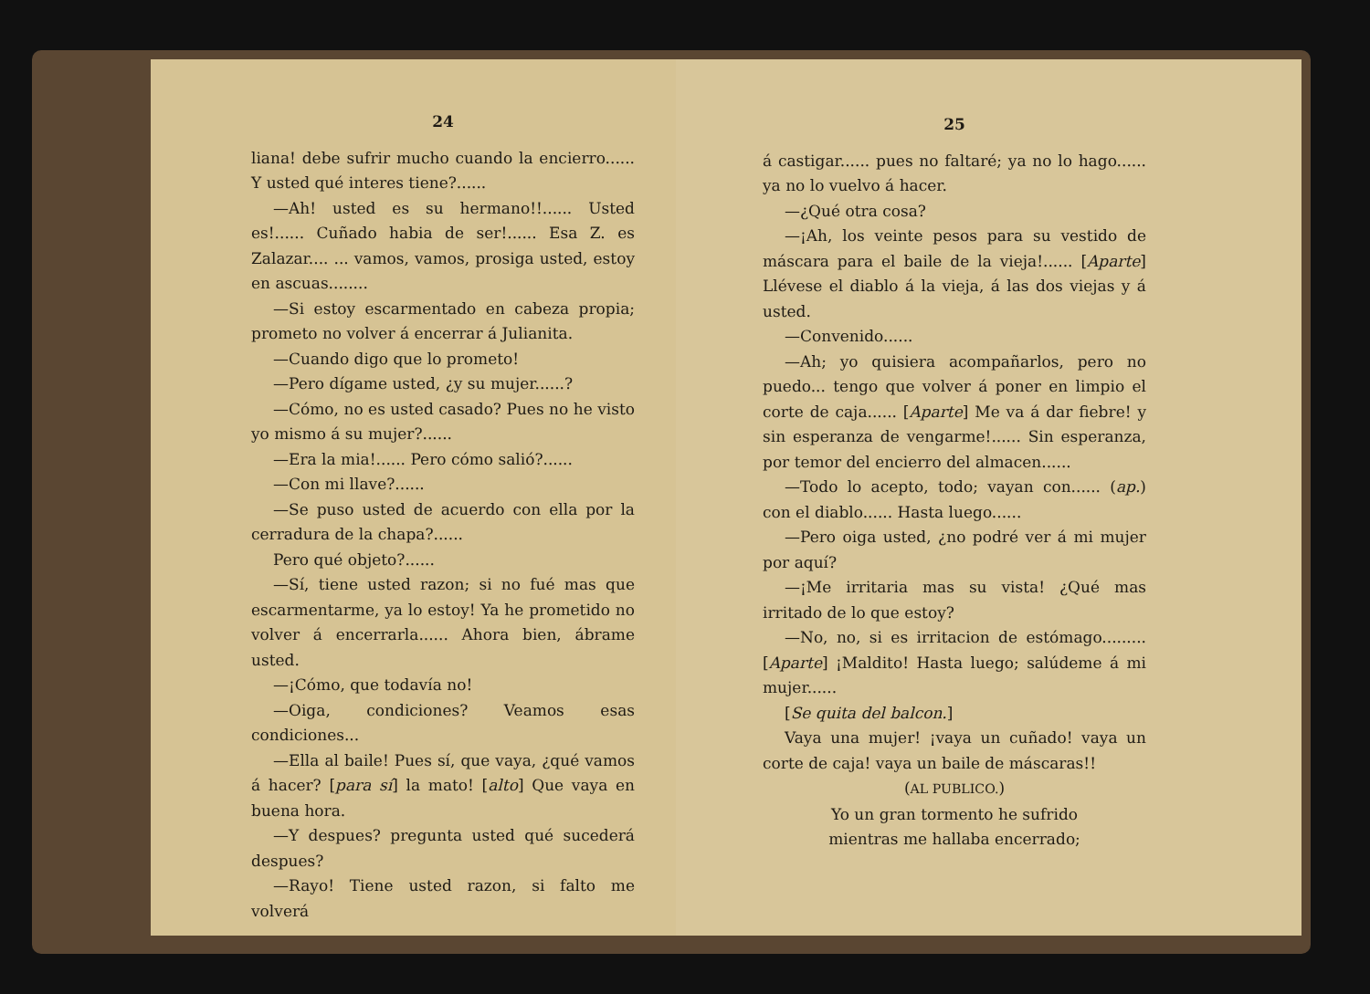24
liana! debe sufrir mucho cuando la encierro...... Y usted qué interes tiene?......
—Ah! usted es su hermano!!...... Usted es!...... Cuñado habia de ser!...... Esa Z. es Zalazar.... ... vamos, vamos, prosiga usted, estoy en ascuas........
—Si estoy escarmentado en cabeza propia; prometo no volver á encerrar á Julianita.
—Cuando digo que lo prometo!
—Pero dígame usted, ¿y su mujer......?
—Cómo, no es usted casado? Pues no he visto yo mismo á su mujer?......
—Era la mia!...... Pero cómo salió?......
—Con mi llave?......
—Se puso usted de acuerdo con ella por la cerradura de la chapa?......
Pero qué objeto?......
—Sí, tiene usted razon; si no fué mas que escarmentarme, ya lo estoy! Ya he prometido no volver á encerrarla...... Ahora bien, ábrame usted.
—¡Cómo, que todavía no!
—Oiga, condiciones? Veamos esas condiciones...
—Ella al baile! Pues sí, que vaya, ¿qué vamos á hacer? [para sí] la mato! [alto] Que vaya en buena hora.
—Y despues? pregunta usted qué sucederá despues?
—Rayo! Tiene usted razon, si falto me volverá
25
á castigar...... pues no faltaré; ya no lo hago...... ya no lo vuelvo á hacer.
—¿Qué otra cosa?
—¡Ah, los veinte pesos para su vestido de máscara para el baile de la vieja!...... [Aparte] Llévese el diablo á la vieja, á las dos viejas y á usted.
—Convenido......
—Ah; yo quisiera acompañarlos, pero no puedo... tengo que volver á poner en limpio el corte de caja...... [Aparte] Me va á dar fiebre! y sin esperanza de vengarme!...... Sin esperanza, por temor del encierro del almacen......
—Todo lo acepto, todo; vayan con...... (ap.) con el diablo...... Hasta luego......
—Pero oiga usted, ¿no podré ver á mi mujer por aquí?
—¡Me irritaria mas su vista! ¿Qué mas irritado de lo que estoy?
—No, no, si es irritacion de estómago......... [Aparte] ¡Maldito! Hasta luego; salúdeme á mi mujer......
[Se quita del balcon.]
Vaya una mujer! ¡vaya un cuñado! vaya un corte de caja! vaya un baile de máscaras!!
(AL PUBLICO.)
Yo un gran tormento he sufrido
mientras me hallaba encerrado;